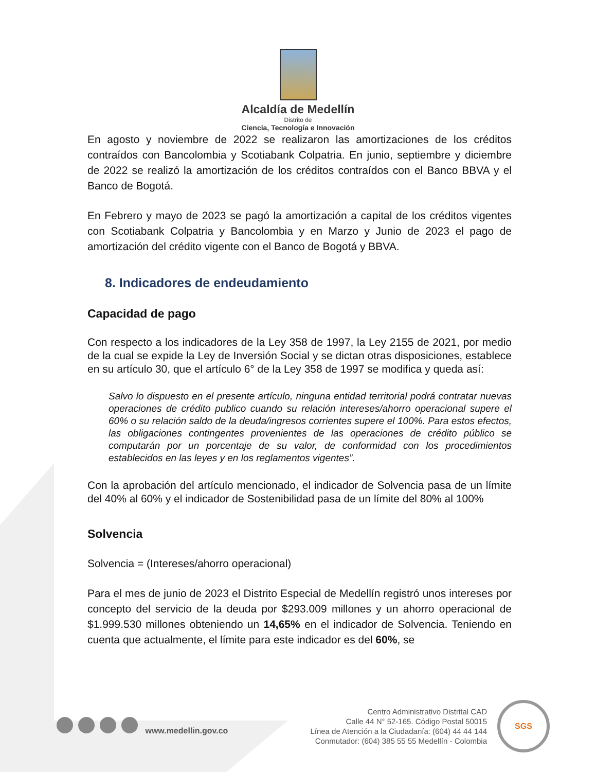Alcaldía de Medellín
Distrito de
Ciencia, Tecnología e Innovación
En agosto y noviembre de 2022 se realizaron las amortizaciones de los créditos contraídos con Bancolombia y Scotiabank Colpatria. En junio, septiembre y diciembre de 2022 se realizó la amortización de los créditos contraídos con el Banco BBVA y el Banco de Bogotá.
En Febrero y mayo de 2023 se pagó la amortización a capital de los créditos vigentes con Scotiabank Colpatria y Bancolombia y en Marzo y Junio de 2023 el pago de amortización del crédito vigente con el Banco de Bogotá y BBVA.
8. Indicadores de endeudamiento
Capacidad de pago
Con respecto a los indicadores de la Ley 358 de 1997, la Ley 2155 de 2021, por medio de la cual se expide la Ley de Inversión Social y se dictan otras disposiciones, establece en su artículo 30, que el artículo 6° de la Ley 358 de 1997 se modifica y queda así:
Salvo lo dispuesto en el presente artículo, ninguna entidad territorial podrá contratar nuevas operaciones de crédito publico cuando su relación intereses/ahorro operacional supere el 60% o su relación saldo de la deuda/ingresos corrientes supere el 100%. Para estos efectos, las obligaciones contingentes provenientes de las operaciones de crédito público se computarán por un porcentaje de su valor, de conformidad con los procedimientos establecidos en las leyes y en los reglamentos vigentes”.
Con la aprobación del artículo mencionado, el indicador de Solvencia pasa de un límite del 40% al 60% y el indicador de Sostenibilidad pasa de un límite del 80% al 100%
Solvencia
Solvencia = (Intereses/ahorro operacional)
Para el mes de junio de 2023 el Distrito Especial de Medellín registró unos intereses por concepto del servicio de la deuda por $293.009 millones y un ahorro operacional de $1.999.530 millones obteniendo un 14,65% en el indicador de Solvencia. Teniendo en cuenta que actualmente, el límite para este indicador es del 60%, se
www.medellin.gov.co
Centro Administrativo Distrital CAD
Calle 44 N° 52-165. Código Postal 50015
Línea de Atención a la Ciudadanía: (604) 44 44 144
Conmutador: (604) 385 55 55 Medellín - Colombia
SGS